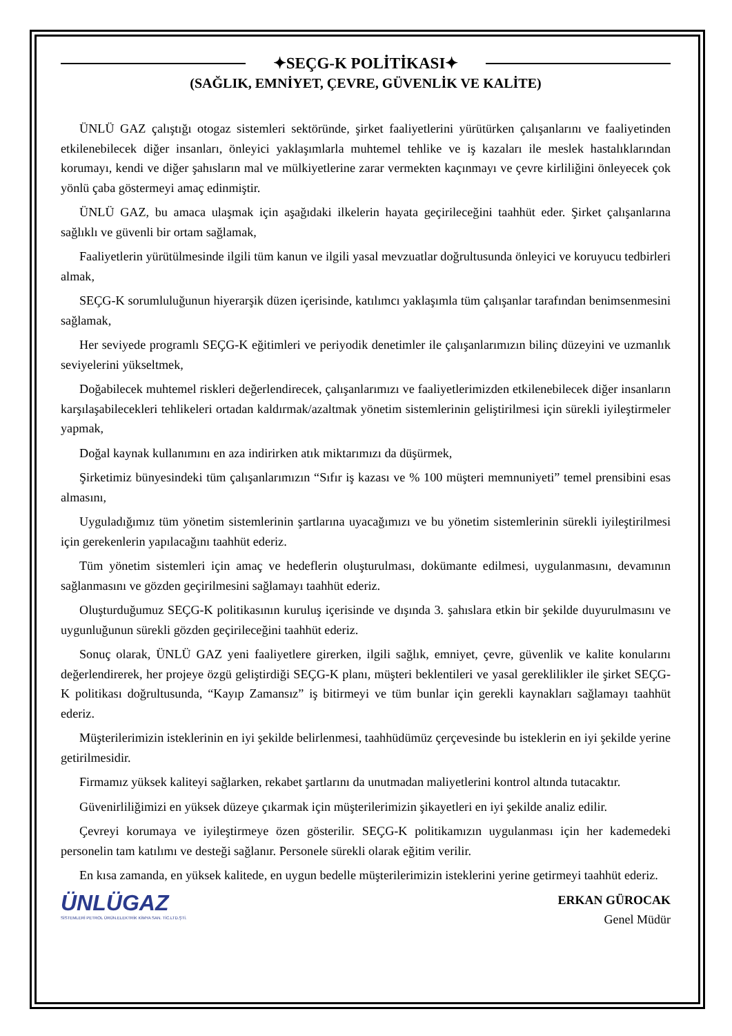✦SEÇG-K POLİTİKASI✦
(SAĞLIK, EMNİYET, ÇEVRE, GÜVENLİK VE KALİTE)
ÜNLÜ GAZ çalıştığı otogaz sistemleri sektöründe, şirket faaliyetlerini yürütürken çalışanlarını ve faaliyetinden etkilenebilecek diğer insanları, önleyici yaklaşımlarla muhtemel tehlike ve iş kazaları ile meslek hastalıklarından korumayı, kendi ve diğer şahısların mal ve mülkiyetlerine zarar vermekten kaçınmayı ve çevre kirliliğini önleyecek çok yönlü çaba göstermeyi amaç edinmiştir.
ÜNLÜ GAZ, bu amaca ulaşmak için aşağıdaki ilkelerin hayata geçirileceğini taahhüt eder. Şirket çalışanlarına sağlıklı ve güvenli bir ortam sağlamak,
Faaliyetlerin yürütülmesinde ilgili tüm kanun ve ilgili yasal mevzuatlar doğrultusunda önleyici ve koruyucu tedbirleri almak,
SEÇG-K sorumluluğunun hiyerarşik düzen içerisinde, katılımcı yaklaşımla tüm çalışanlar tarafından benimsenmesini sağlamak,
Her seviyede programlı SEÇG-K eğitimleri ve periyodik denetimler ile çalışanlarımızın bilinç düzeyini ve uzmanlık seviyelerini yükseltmek,
Doğabilecek muhtemel riskleri değerlendirecek, çalışanlarımızı ve faaliyetlerimizden etkilenebilecek diğer insanların karşılaşabilecekleri tehlikeleri ortadan kaldırmak/azaltmak yönetim sistemlerinin geliştirilmesi için sürekli iyileştirmeler yapmak,
Doğal kaynak kullanımını en aza indirirken atık miktarımızı da düşürmek,
Şirketimiz bünyesindeki tüm çalışanlarımızın “Sıfır iş kazası ve % 100 müşteri memnuniyeti” temel prensibini esas almasını,
Uyguladığımız tüm yönetim sistemlerinin şartlarına uyacağımızı ve bu yönetim sistemlerinin sürekli iyileştirilmesi için gerekenlerin yapılacağını taahhüt ederiz.
Tüm yönetim sistemleri için amaç ve hedeflerin oluşturulması, dokümante edilmesi, uygulanmasını, devamının sağlanmasını ve gözden geçirilmesini sağlamayı taahhüt ederiz.
Oluşturduğumuz SEÇG-K politikasının kuruluş içerisinde ve dışında 3. şahıslara etkin bir şekilde duyurulmasını ve uygunluğunun sürekli gözden geçirileceğini taahhüt ederiz.
Sonuç olarak, ÜNLÜ GAZ yeni faaliyetlere girerken, ilgili sağlık, emniyet, çevre, güvenlik ve kalite konularını değerlendirerek, her projeye özgü geliştirdiği SEÇG-K planı, müşteri beklentileri ve yasal gereklilikler ile şirket SEÇG-K politikası doğrultusunda, “Kayıp Zamansız” iş bitirmeyi ve tüm bunlar için gerekli kaynakları sağlamayı taahhüt ederiz.
Müşterilerimizin isteklerinin en iyi şekilde belirlenmesi, taahhüdümüz çerçevesinde bu isteklerin en iyi şekilde yerine getirilmesidir.
Firmamız yüksek kaliteyi sağlarken, rekabet şartlarını da unutmadan maliyetlerini kontrol altında tutacaktır.
Güvenirliliğimizi en yüksek düzeye çıkarmak için müşterilerimizin şikayetleri en iyi şekilde analiz edilir.
Çevreyi korumaya ve iyileştirmeye özen gösterilir. SEÇG-K politikamızın uygulanması için her kademedeki personelin tam katılımı ve desteği sağlanır. Personele sürekli olarak eğitim verilir.
En kısa zamanda, en yüksek kalitede, en uygun bedelle müşterilerimizin isteklerini yerine getirmeyi taahhüt ederiz.
ÜNLÜGAZ
SİSTEMLERİ PETROL ÜRÜN.ELEKTRİK KİMYA SAN. TİC.LTD.ŞTİ.
ERKAN GÜROCAK
Genel Müdür